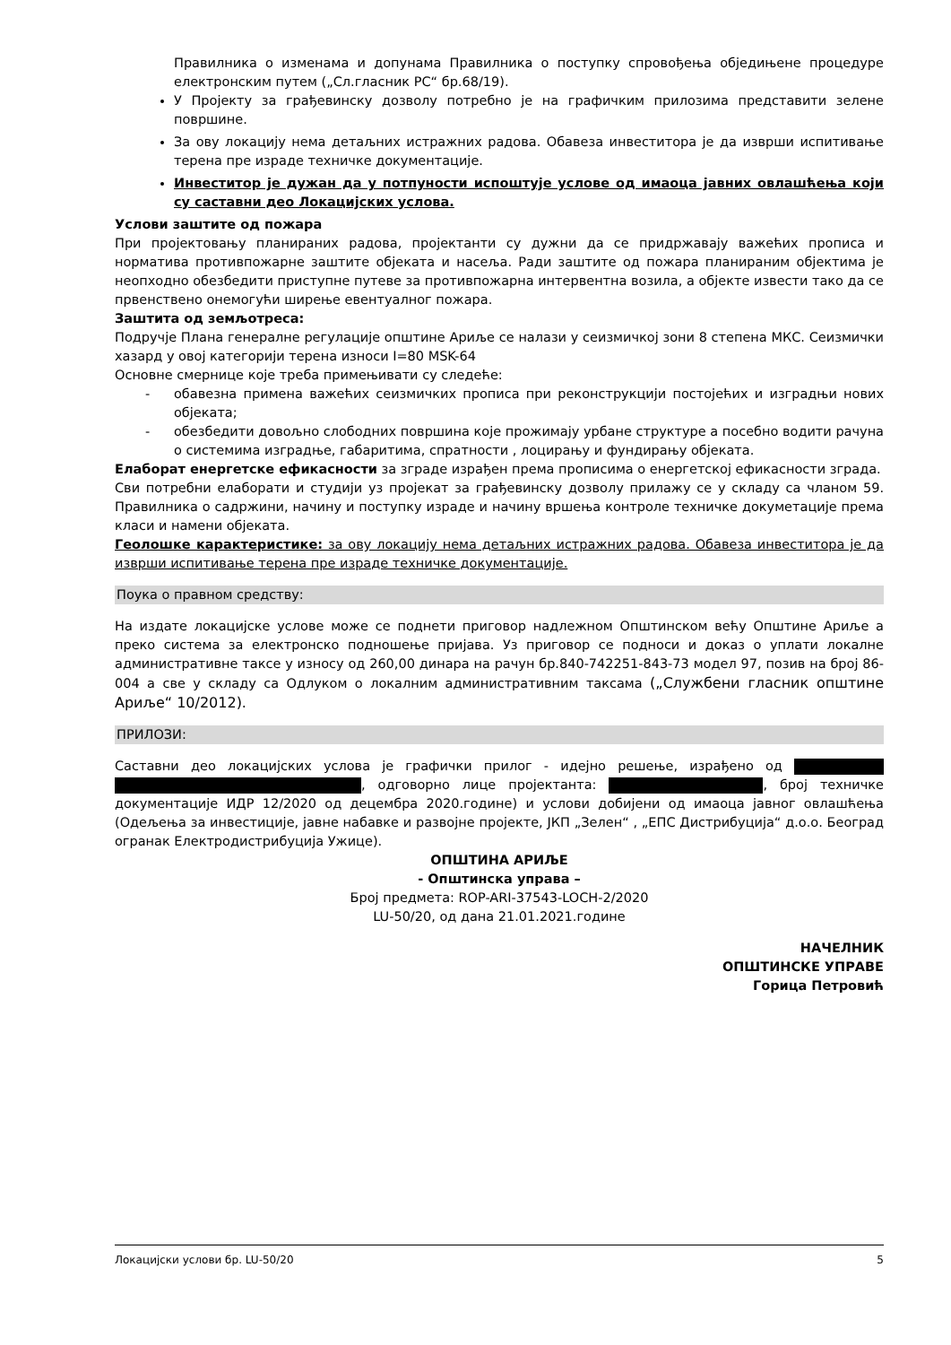Правилника о изменама и допунама Правилника о поступку спровођења обједињене процедуре електронским путем („Сл.гласник РС“ бр.68/19).
У Пројекту за грађевинску дозволу потребно је на графичким прилозима представити зелене површине.
За ову локацију нема детаљних истражних радова. Обавеза инвеститора је да изврши испитивање терена пре израде техничке документације.
Инвеститор је дужан да у потпуности испоштује услове од имаоца јавних овлашћења који су саставни део Локацијских услова.
Услови заштите од пожара
При пројектовању планираних радова, пројектанти су дужни да се придржавају важећих прописа и норматива противпожарне заштите објеката и насеља. Ради заштите од пожара планираним објектима је неопходно обезбедити приступне путеве за противпожарна интервентна возила, а објекте извести тако да се првенствено онемогући ширење евентуалног пожара.
Заштита од земљотреса:
Подручје Плана генералне регулације општине Ариље се налази у сеизмичкој зони 8 степена МКС. Сеизмички хазард у овој категорији терена износи I=80 MSK-64
Основне смернице које треба примењивати су следеће:
- обавезна примена важећих сеизмичких прописа при реконструкцији постојећих и изградњи нових објеката;
- обезбедити довољно слободних површина које прожимају урбане структуре а посебно водити рачуна о системима изградње, габаритима, спратности , лоцирању и фундирању објеката.
Елаборат енергетске ефикасности за зграде израђен према прописима о енергетској ефикасности зграда.
Сви потребни елаборати и студији уз пројекат за грађевинску дозволу прилажу се у складу са чланом 59. Правилника о садржини, начину и поступку израде и начину вршења контроле техничке докуметације према класи и намени објеката.
Геолошке карактеристике: за ову локацију нема детаљних истражних радова. Обавеза инвеститора је да изврши испитивање терена пре израде техничке документације.
Поука о правном средству:
На издате локацијске услове може се поднети приговор надлежном Општинском већу Општине Ариље а преко система за електронско подношење пријава. Уз приговор се подноси и доказ о уплати локалне административне таксе у износу од 260,00 динара на рачун бр.840-742251-843-73 модел 97, позив на број 86-004 а све у складу са Одлуком о локалним административним таксама („Службени гласник општине Ариље“ 10/2012).
ПРИЛОЗИ:
Саставни део локацијских услова је графички прилог - идејно решење, израђено од , одговорно лице пројектанта: , број техничке документације ИДР 12/2020 од децембра 2020.године) и услови добијени од имаоца јавног овлашћења (Одељења за инвестиције, јавне набавке и развојне пројекте, ЈКП „Зелен“ , „ЕПС Дистрибуција“ д.о.о. Београд огранак Електродистрибуција Ужице).
ОПШТИНА АРИЉЕ
- Општинска управа –
Број предмета: ROP-ARI-37543-LOCH-2/2020
LU-50/20, од дана 21.01.2021.године
НАЧЕЛНИК
ОПШТИНСКЕ УПРАВЕ
Горица Петровић
Локацијски услови бр. LU-50/20 5